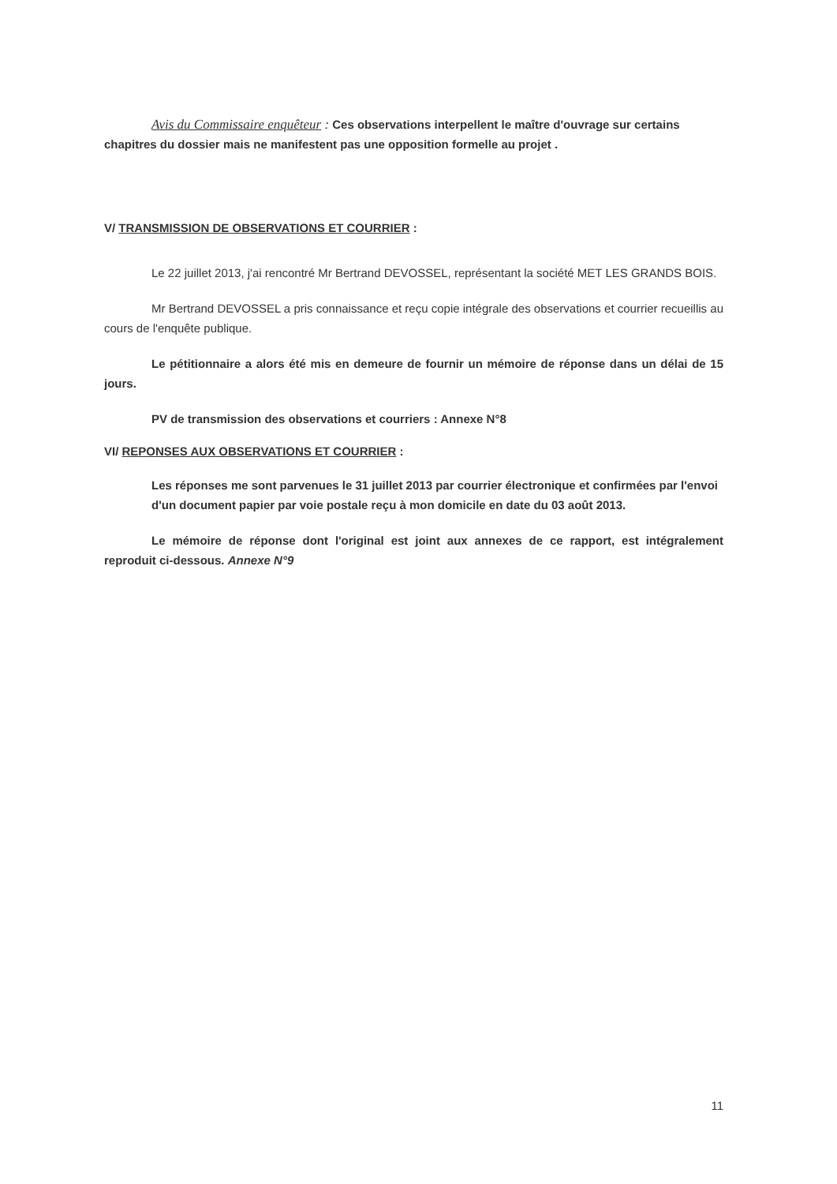Avis du Commissaire enquêteur : Ces observations interpellent le maître d'ouvrage sur certains chapitres du dossier mais ne manifestent pas une opposition formelle au projet .
V/ TRANSMISSION DE OBSERVATIONS ET COURRIER :
Le 22 juillet 2013, j'ai rencontré Mr Bertrand DEVOSSEL, représentant la société MET LES GRANDS BOIS.
Mr Bertrand DEVOSSEL a pris connaissance et reçu copie intégrale des observations et courrier recueillis au cours de l'enquête publique.
Le pétitionnaire a alors été mis en demeure de fournir un mémoire de réponse dans un délai de 15 jours.
PV de transmission des observations et courriers : Annexe N°8
VI/ REPONSES AUX OBSERVATIONS ET COURRIER :
Les réponses me sont parvenues le 31 juillet 2013 par courrier électronique et confirmées par l'envoi d'un document papier par voie postale reçu à mon domicile en date du 03 août 2013.
Le mémoire de réponse dont l'original est joint aux annexes de ce rapport, est intégralement reproduit ci-dessous. Annexe N°9
11